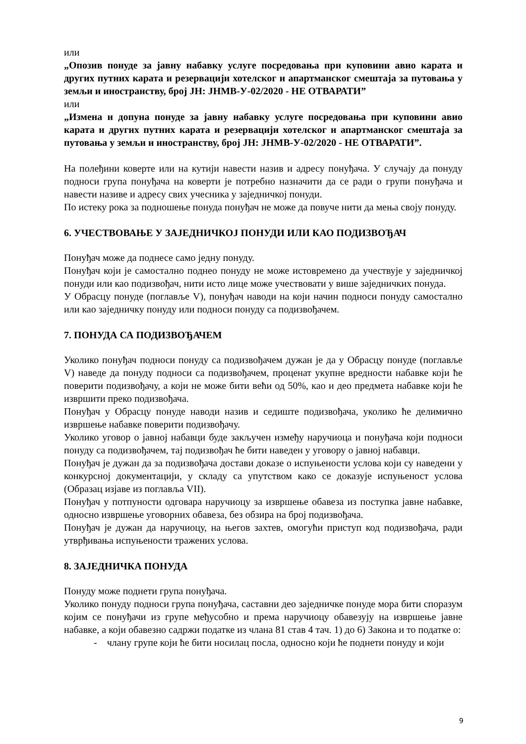или
„Опозив понуде за јавну набавку услуге посредовања при куповини авио карата и других путних карата и резервацији хотелског и апартманског смештаја за путовања у земљи и иностранству, број ЈН: ЈНМВ-У-02/2020 - НЕ ОТВАРАТИ”
или
„Измена и допуна понуде за јавну набавку услуге посредовања при куповини авио карата и других путних карата и резервацији хотелског и апартманског смештаја за путовања у земљи и иностранству, број ЈН: ЈНМВ-У-02/2020 - НЕ ОТВАРАТИ”.
На полеђини коверте или на кутији навести назив и адресу понуђача. У случају да понуду подноси група понуђача на коверти је потребно назначити да се ради о групи понуђача и навести називе и адресу свих учесника у заједничкој понуди.
По истеку рока за подношење понуда понуђач не може да повуче нити да мења своју понуду.
6. УЧЕСТВОВАЊЕ У ЗАЈЕДНИЧКОЈ ПОНУДИ ИЛИ КАО ПОДИЗВОЂАЧ
Понуђач може да поднесе само једну понуду.
Понуђач који је самостално поднео понуду не може истовремено да учествује у заједничкој понуди или као подизвођач, нити исто лице може учествовати у више заједничких понуда.
У Обрасцу понуде (поглавље V), понуђач наводи на који начин подноси понуду самостално или као заједничку понуду или подноси понуду са подизвођачем.
7. ПОНУДА СА ПОДИЗВОЂАЧЕМ
Уколико понуђач подноси понуду са подизвођачем дужан је да у Обрасцу понуде (поглавље V) наведе да понуду подноси са подизвођачем, проценат укупне вредности набавке који ће поверити подизвођачу, а који не може бити већи од 50%, као и део предмета набавке који ће извршити преко подизвођача.
Понуђач у Обрасцу понуде наводи назив и седиште подизвођача, уколико ће делимично извршење набавке поверити подизвођачу.
Уколико уговор о јавној набавци буде закључен између наручиоца и понуђача који подноси понуду са подизвођачем, тај подизвођач ће бити наведен у уговору о јавној набавци.
Понуђач је дужан да за подизвођача достави доказе о испуњености услова који су наведени у конкурсној документацији, у складу са упутством како се доказује испуњеност услова (Образац изјаве из поглавља VII).
Понуђач у потпуности одговара наручиоцу за извршење обавеза из поступка јавне набавке, односно извршење уговорних обавеза, без обзира на број подизвођача.
Понуђач је дужан да наручиоцу, на његов захтев, омогући приступ код подизвођача, ради утврђивања испуњености тражених услова.
8. ЗАЈЕДНИЧКА ПОНУДА
Понуду може поднети група понуђача.
Уколико понуду подноси група понуђача, саставни део заједничке понуде мора бити споразум којим се понуђачи из групе међусобно и према наручиоцу обавезују на извршење јавне набавке, а који обавезно садржи податке из члана 81 став 4 тач. 1) до 6) Закона и то податке о:
- члану групе који ће бити носилац посла, односно који ће поднети понуду и који
9